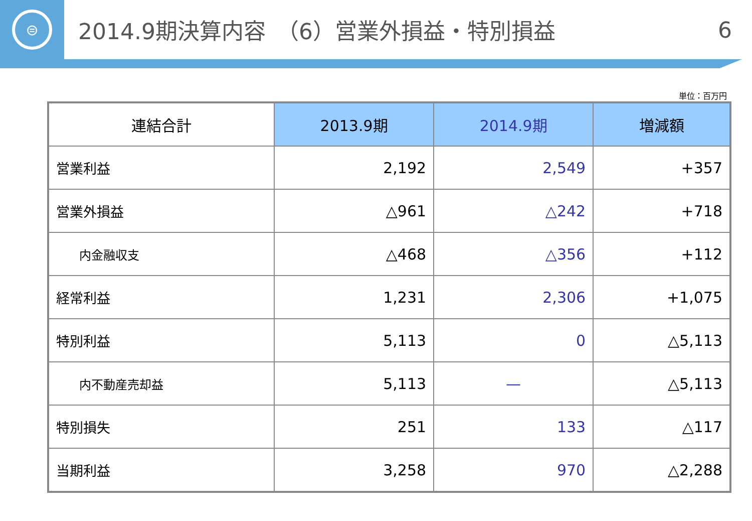⊜
2014.9期決算内容　（6）営業外損益・特別損益
6
単位：百万円
| 連結合計 | 2013.9期 | 2014.9期 | 増減額 |
| --- | --- | --- | --- |
| 営業利益 | 2,192 | 2,549 | +357 |
| 営業外損益 | △961 | △242 | +718 |
| 内金融収支 | △468 | △356 | +112 |
| 経常利益 | 1,231 | 2,306 | +1,075 |
| 特別利益 | 5,113 | 0 | △5,113 |
| 内不動産売却益 | 5,113 | — | △5,113 |
| 特別損失 | 251 | 133 | △117 |
| 当期利益 | 3,258 | 970 | △2,288 |